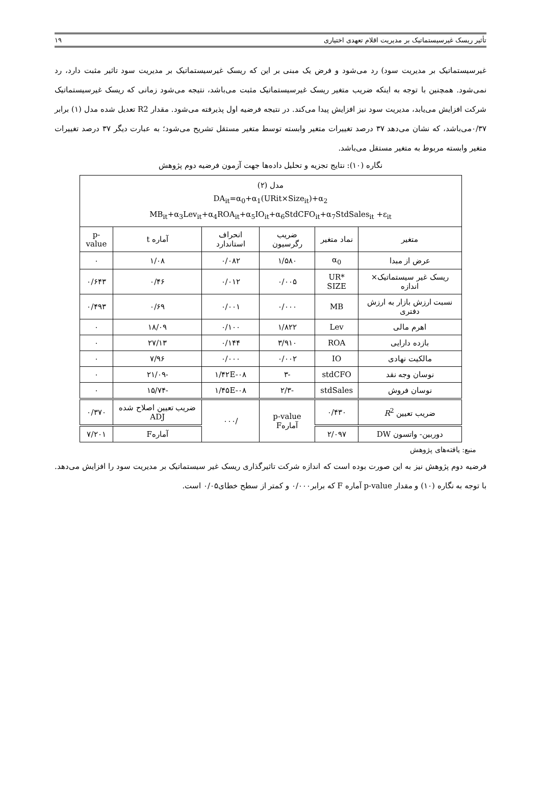تأثیر ریسک غیرسیستماتیک بر مدیریت اقلام تعهدی اختیاری ۱۹
غیرسیستماتیک بر مدیریت سود) رد می‌شود و فرض یک مبنی بر این که ریسک غیرسیستماتیک بر مدیریت سود تاثیر مثبت دارد، رد نمی‌شود. همچنین با توجه به اینکه ضریب متغیر ریسک غیرسیستماتیک مثبت می‌باشد، نتیجه می‌شود زمانی که ریسک غیرسیستماتیک شرکت افزایش می‌یابد، مدیریت سود نیز افزایش پیدا می‌کند. در نتیجه فرضیه اول پذیرفته می‌شود. مقدار R2 تعدیل شده مدل (۱) برابر ۰/۳۷می‌باشد، که نشان می‌دهد ۳۷ درصد تغییرات متغیر وابسته توسط متغیر مستقل تشریح می‌شود؛ به عبارت دیگر ۳۷ درصد تغییرات متغیر وابسته مربوط به متغیر مستقل می‌باشد.
نگاره (۱۰): نتایج تجزیه و تحلیل داده‌ها جهت آزمون فرضیه دوم پژوهش
| مدل (۲) DA<sub>it</sub>=α<sub>0</sub>+α<sub>1</sub>(URit×Size<sub>it</sub>)+α<sub>2</sub> MB<sub>it</sub>+α<sub>3</sub>Lev<sub>it</sub>+α<sub>4</sub>ROA<sub>it</sub>+α<sub>5</sub>IO<sub>it</sub>+α<sub>6</sub>StdCFO<sub>it</sub>+α<sub>7</sub>StdSales<sub>it</sub> +ε<sub>it</sub> | | | | | |
| متغیر | نماد متغیر | ضریب رگرسیون | انحراف استاندارد | آماره t | p-value |
| عرض از مبدا | α<sub>0</sub> | ۱/۵۸۰ | ۰/۰۸۲ | ۱/۰۸ | ۰ |
| ریسک غیر سیستماتیک× اندازه | UR* SIZE | ۰/۰۰۵ | ۰/۰۱۲ | ۰/۴۶ | ۰/۶۴۳ |
| نسبت ارزش بازار به ارزش دفتری | MB | ۰/۰۰۰ | ۰/۰۰۱ | ۰/۶۹ | ۰/۴۹۳ |
| اهرم مالی | Lev | ۱/۸۲۲ | ۰/۱۰۰ | ۱۸/۰۹ | ۰ |
| بازده دارایی | ROA | ۳/۹۱۰ | ۰/۱۴۴ | ۲۷/۱۳ | ۰ |
| مالکیت نهادی | IO | ۰/۰۰۲ | ۰/۰۰۰ | ۷/۹۶ | ۰ |
| نوسان وجه نقد | stdCFO | -۳ | ۱/۴۲E-۰۸ | -۲۱/۰۹ | ۰ |
| نوسان فروش | stdSales | -۲/۳ | ۱/۴۵E-۰۸ | -۱۵/۷۴ | ۰ |
| ضریب تعیین R<sup>2</sup> | ۰/۴۳۰ | p-value آمارهF | /۰۰۰ | ضریب تعیین اصلاح شده ADJ | ۰/۳۷۰ |
| دوربین- واتسون DW | ۲/۰۹۷ | | | آمارهF | ۷/۲۰۱ |
منبع: یافته‌های پژوهش
فرضیه دوم پژوهش نیز به این صورت بوده است که اندازه شرکت تاثیرگذاری ریسک غیر سیستماتیک بر مدیریت سود را افزایش می‌دهد. با توجه به نگاره (۱۰) و مقدار p-value آماره F که برابر۰/۰۰۰ و کمتر از سطح خطای۰/۰۵ است.